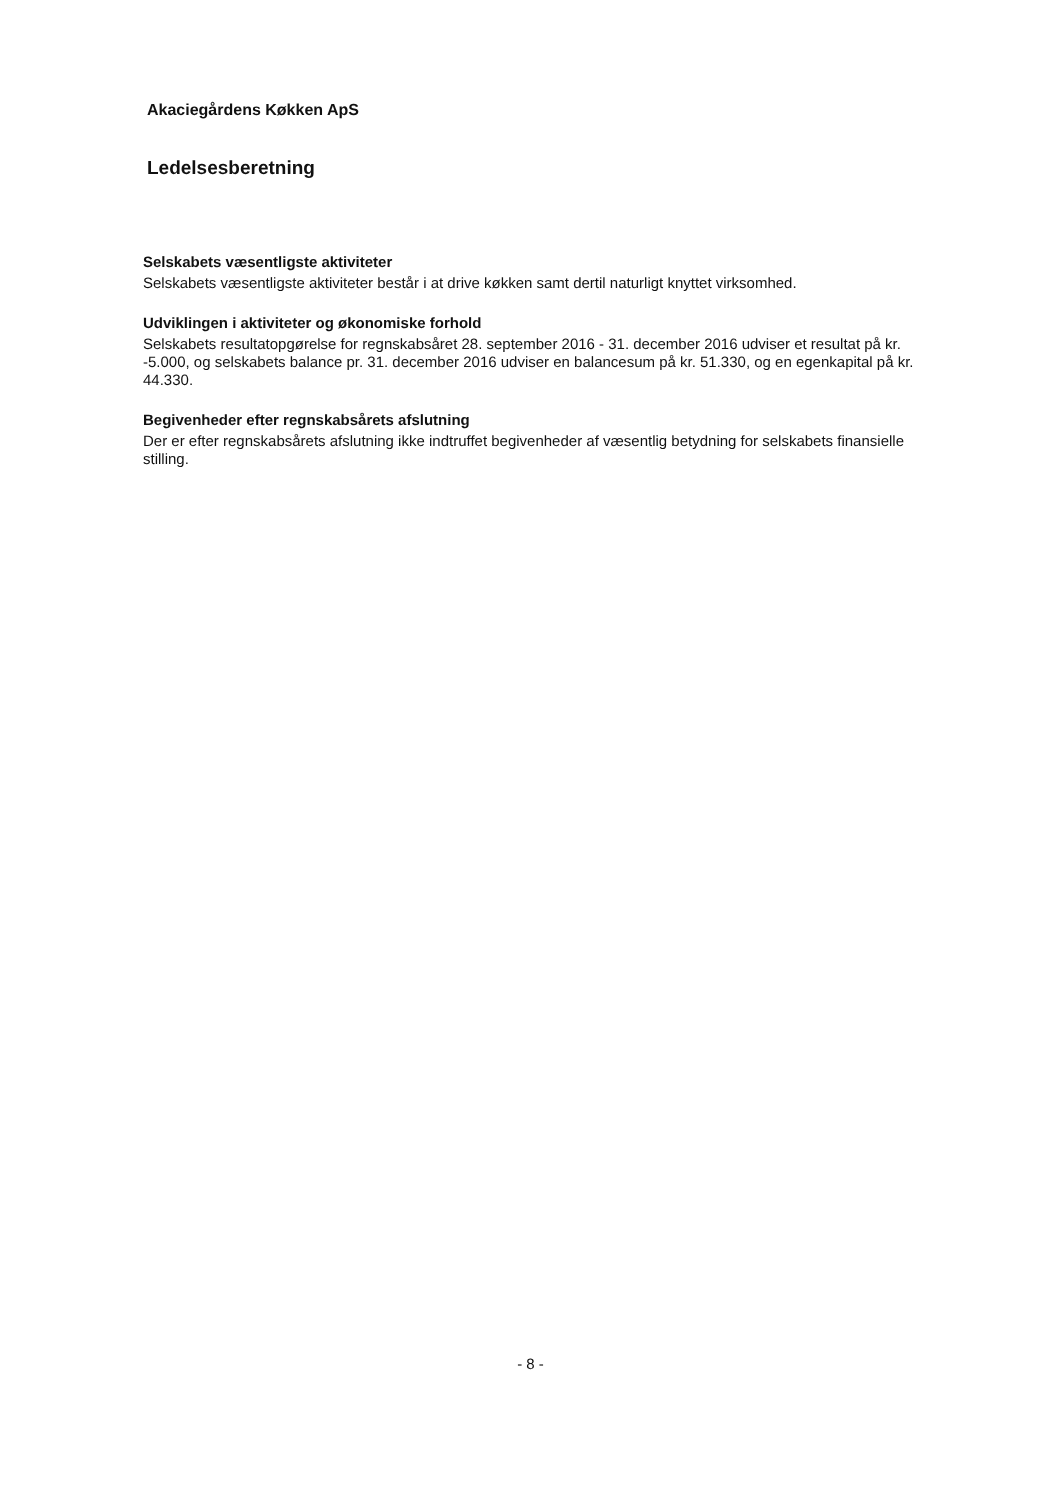Akaciegårdens Køkken ApS
Ledelsesberetning
Selskabets væsentligste aktiviteter
Selskabets væsentligste aktiviteter består i at drive køkken samt dertil naturligt knyttet virksomhed.
Udviklingen i aktiviteter og økonomiske forhold
Selskabets resultatopgørelse for regnskabsåret 28. september 2016 - 31. december 2016 udviser et resultat på kr. -5.000, og selskabets balance pr. 31. december 2016 udviser en balancesum på kr. 51.330, og en egenkapital på kr. 44.330.
Begivenheder efter regnskabsårets afslutning
Der er efter regnskabsårets afslutning ikke indtruffet begivenheder af væsentlig betydning for selskabets finansielle stilling.
- 8 -